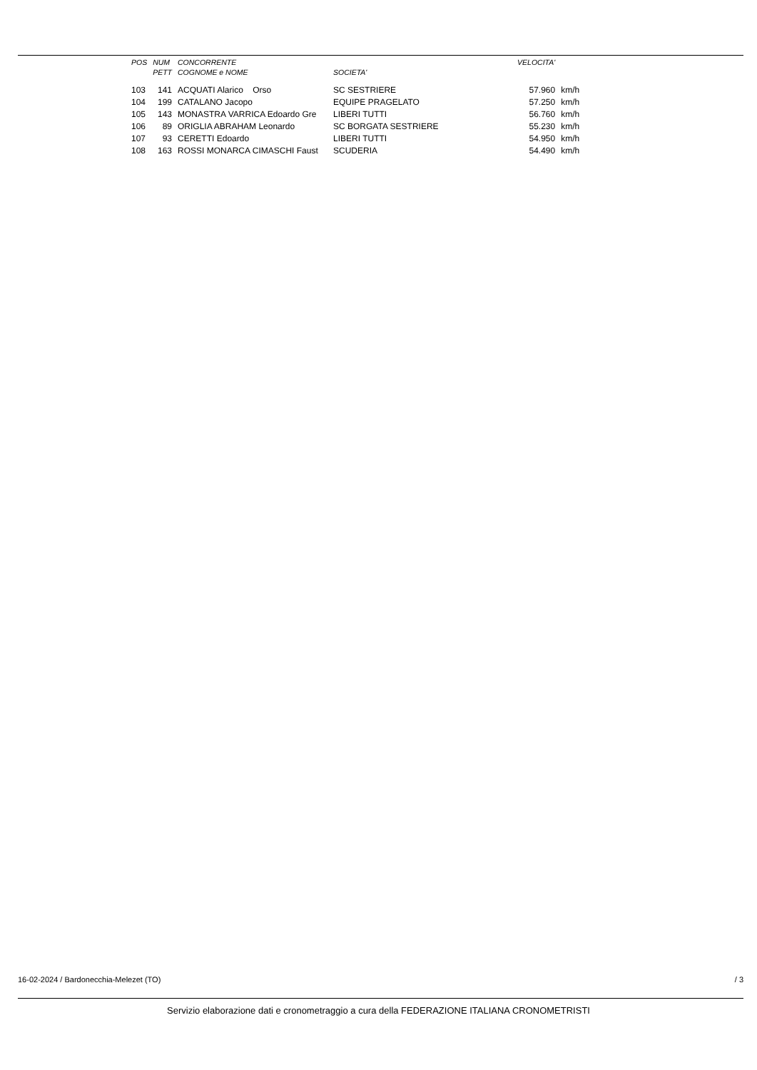| POS | NUM | CONCORRENTE | | VELOCITA' | |
| --- | --- | --- | --- | --- | --- |
| | PETT | COGNOME e NOME | SOCIETA' | | |
| 103 | 141 | ACQUATI Alarico Orso | SC SESTRIERE | 57.960 | km/h |
| 104 | 199 | CATALANO Jacopo | EQUIPE PRAGELATO | 57.250 | km/h |
| 105 | 143 | MONASTRA VARRICA Edoardo Gre | LIBERI TUTTI | 56.760 | km/h |
| 106 | 89 | ORIGLIA ABRAHAM Leonardo | SC BORGATA SESTRIERE | 55.230 | km/h |
| 107 | 93 | CERETTI Edoardo | LIBERI TUTTI | 54.950 | km/h |
| 108 | 163 | ROSSI MONARCA CIMASCHI Faust | SCUDERIA | 54.490 | km/h |
16-02-2024 / Bardonecchia-Melezet (TO) / 3
Servizio elaborazione dati e cronometraggio a cura della FEDERAZIONE ITALIANA CRONOMETRISTI